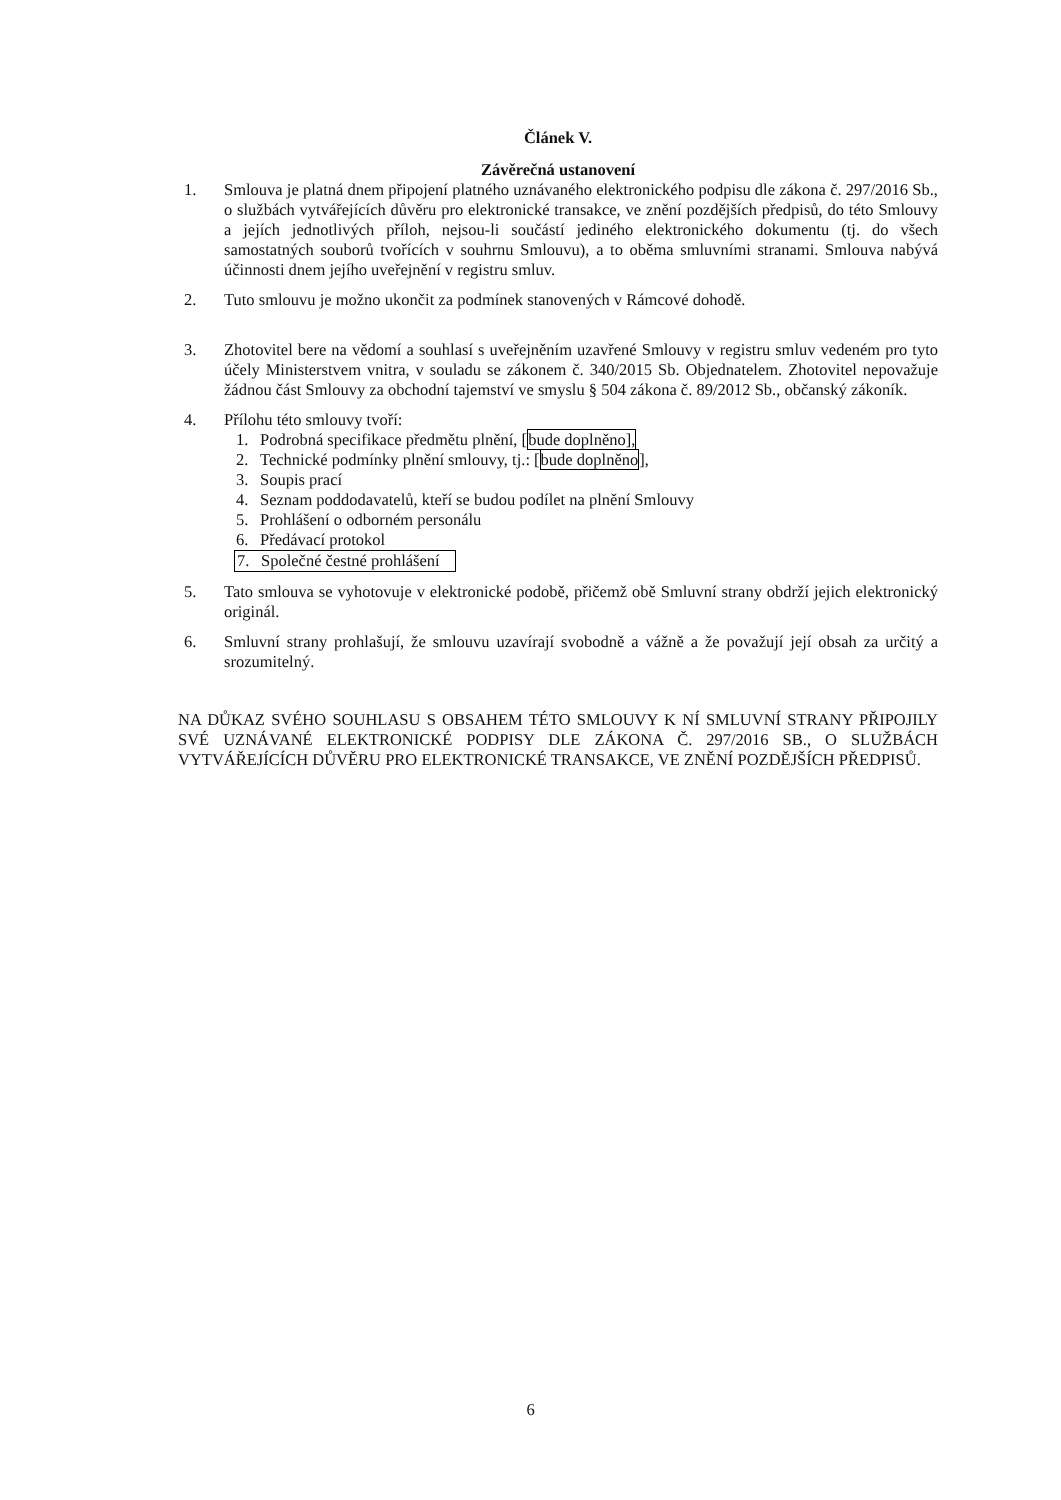Článek V.
Závěrečná ustanovení
1. Smlouva je platná dnem připojení platného uznávaného elektronického podpisu dle zákona č. 297/2016 Sb., o službách vytvářejících důvěru pro elektronické transakce, ve znění pozdějších předpisů, do této Smlouvy a jejích jednotlivých příloh, nejsou-li součástí jediného elektronického dokumentu (tj. do všech samostatných souborů tvořících v souhrnu Smlouvu), a to oběma smluvními stranami. Smlouva nabývá účinnosti dnem jejího uveřejnění v registru smluv.
2. Tuto smlouvu je možno ukončit za podmínek stanovených v Rámcové dohodě.
3. Zhotovitel bere na vědomí a souhlasí s uveřejněním uzavřené Smlouvy v registru smluv vedeném pro tyto účely Ministerstvem vnitra, v souladu se zákonem č. 340/2015 Sb. Objednatelem. Zhotovitel nepovažuje žádnou část Smlouvy za obchodní tajemství ve smyslu § 504 zákona č. 89/2012 Sb., občanský zákoník.
4. Přílohu této smlouvy tvoří:
1. Podrobná specifikace předmětu plnění, [bude doplněno],
2. Technické podmínky plnění smlouvy, tj.: [bude doplněno],
3. Soupis prací
4. Seznam poddodavatelů, kteří se budou podílet na plnění Smlouvy
5. Prohlášení o odborném personálu
6. Předávací protokol
7. Společné čestné prohlášení
5. Tato smlouva se vyhotovuje v elektronické podobě, přičemž obě Smluvní strany obdrží jejich elektronický originál.
6. Smluvní strany prohlašují, že smlouvu uzavírají svobodně a vážně a že považují její obsah za určitý a srozumitelný.
NA DŮKAZ SVÉHO SOUHLASU S OBSAHEM TÉTO SMLOUVY K NÍ SMLUVNÍ STRANY PŘIPOJILY SVÉ UZNÁVANÉ ELEKTRONICKÉ PODPISY DLE ZÁKONA Č. 297/2016 SB., O SLUŽBÁCH VYTVÁŘEJÍCÍCH DŮVĚRU PRO ELEKTRONICKÉ TRANSAKCE, VE ZNĚNÍ POZDĚJŠÍCH PŘEDPISŮ.
6